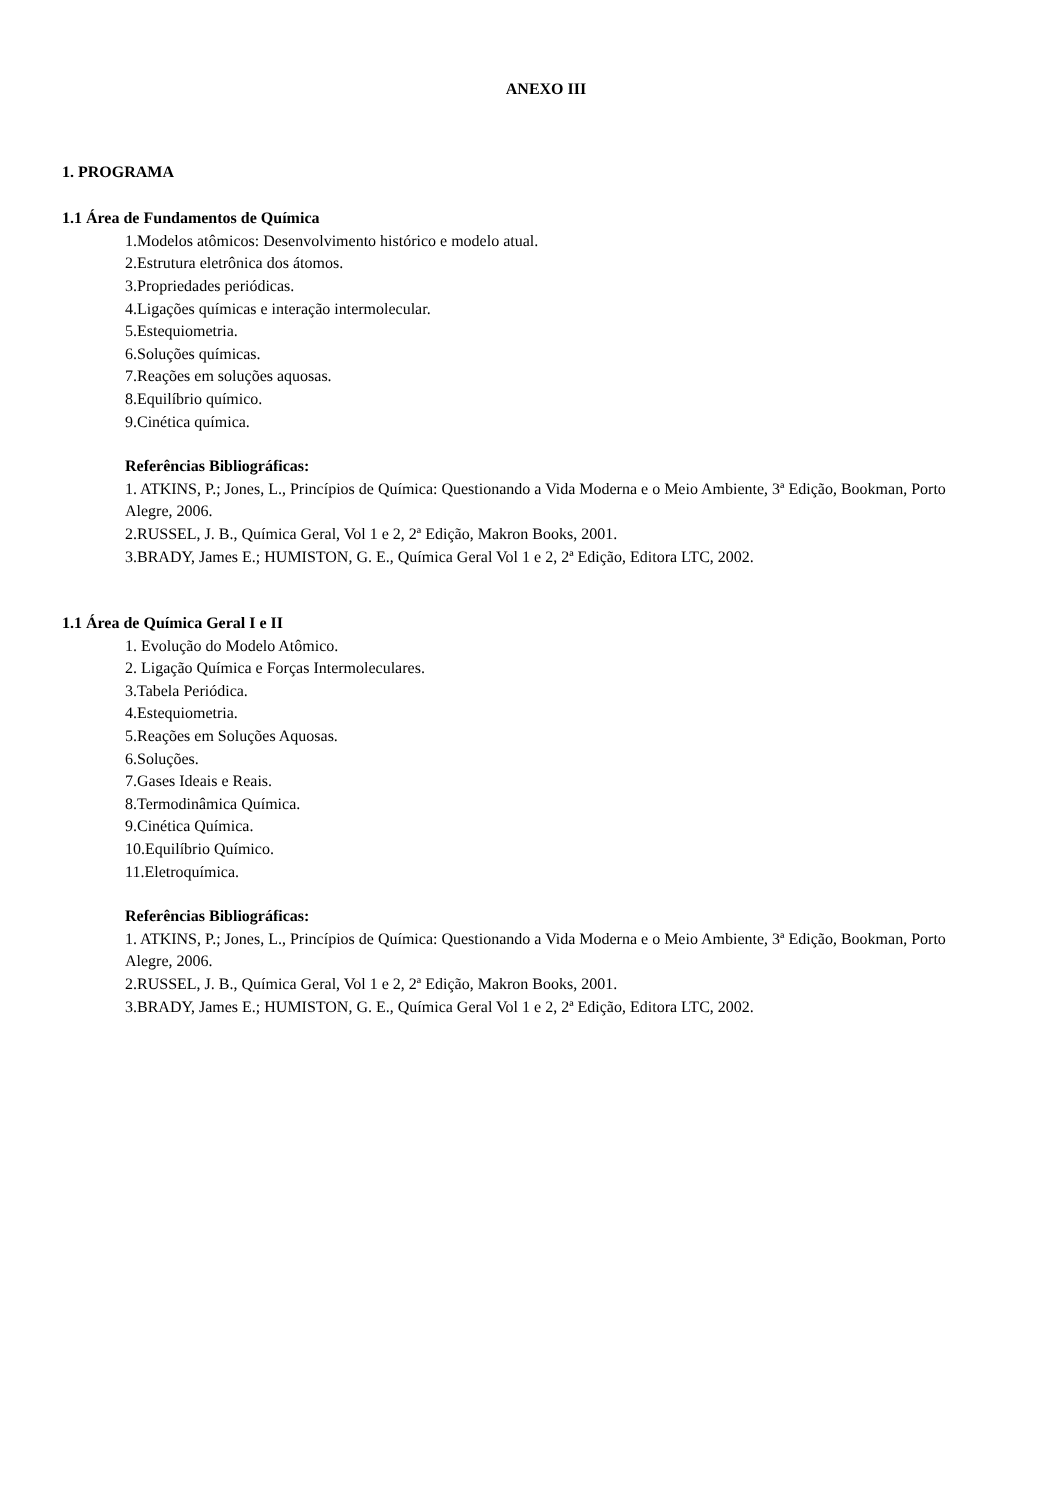ANEXO III
1. PROGRAMA
1.1 Área de Fundamentos de Química
1.Modelos atômicos: Desenvolvimento histórico e modelo atual.
2.Estrutura eletrônica dos átomos.
3.Propriedades periódicas.
4.Ligações químicas e interação intermolecular.
5.Estequiometria.
6.Soluções químicas.
7.Reações em soluções aquosas.
8.Equilíbrio químico.
9.Cinética química.
Referências Bibliográficas:
1. ATKINS, P.; Jones, L., Princípios de Química: Questionando a Vida Moderna e o Meio Ambiente, 3ª Edição, Bookman, Porto Alegre, 2006.
2.RUSSEL, J. B., Química Geral, Vol 1 e 2, 2ª Edição, Makron Books, 2001.
3.BRADY, James E.; HUMISTON, G. E., Química Geral Vol 1 e 2, 2ª Edição, Editora LTC, 2002.
1.1 Área de Química Geral I e II
1. Evolução do Modelo Atômico.
2. Ligação Química e Forças Intermoleculares.
3.Tabela Periódica.
4.Estequiometria.
5.Reações em Soluções Aquosas.
6.Soluções.
7.Gases Ideais e Reais.
8.Termodinâmica Química.
9.Cinética Química.
10.Equilíbrio Químico.
11.Eletroquímica.
Referências Bibliográficas:
1. ATKINS, P.; Jones, L., Princípios de Química: Questionando a Vida Moderna e o Meio Ambiente, 3ª Edição, Bookman, Porto Alegre, 2006.
2.RUSSEL, J. B., Química Geral, Vol 1 e 2, 2ª Edição, Makron Books, 2001.
3.BRADY, James E.; HUMISTON, G. E., Química Geral Vol 1 e 2, 2ª Edição, Editora LTC, 2002.